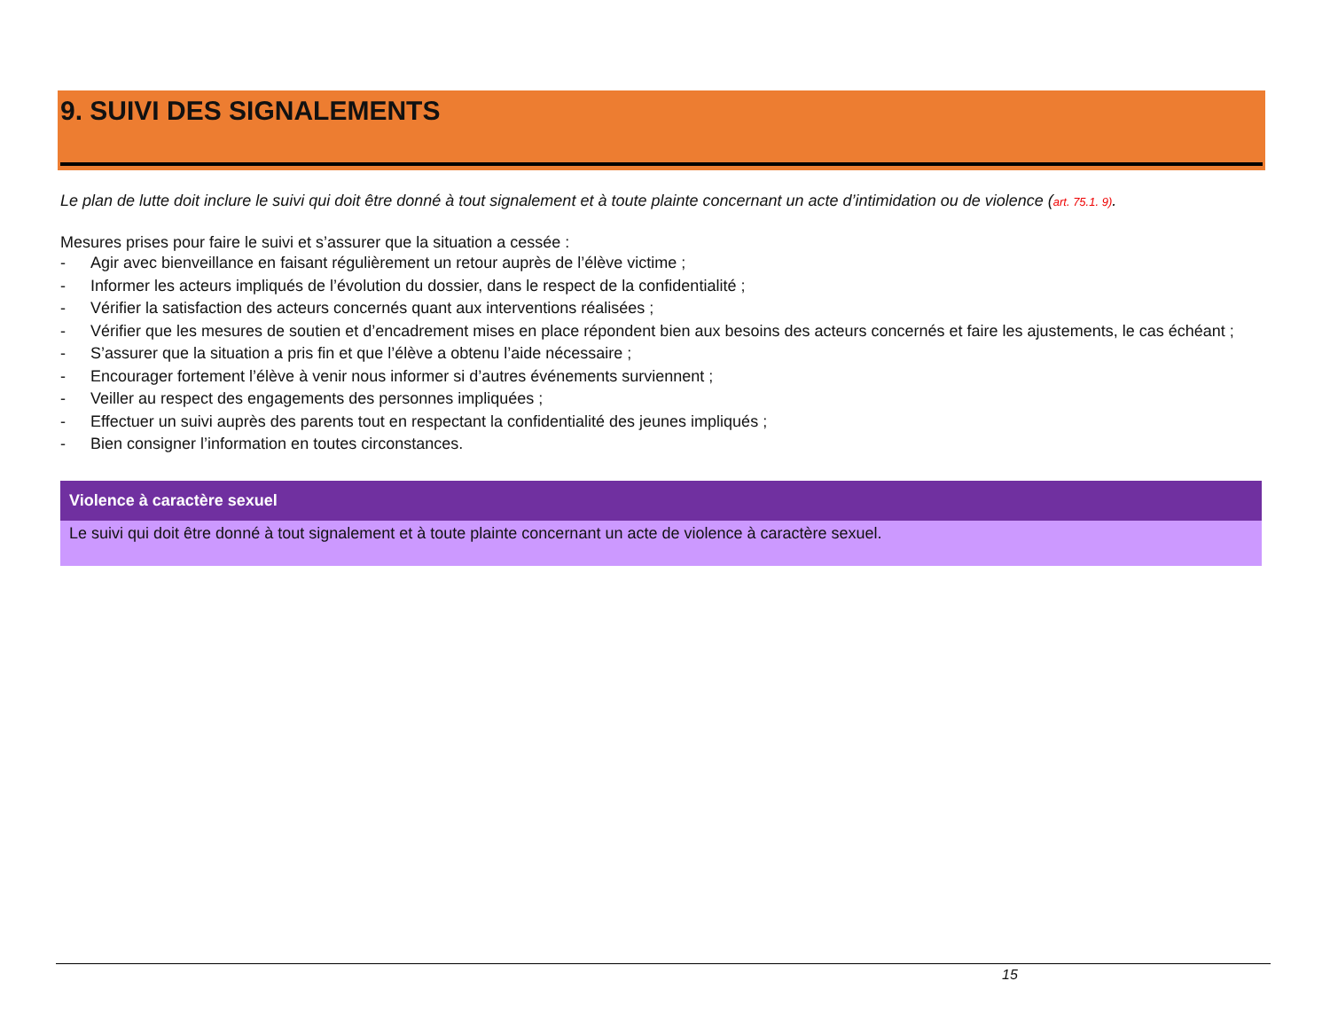9. SUIVI DES SIGNALEMENTS
Le plan de lutte doit inclure le suivi qui doit être donné à tout signalement et à toute plainte concernant un acte d’intimidation ou de violence (art. 75.1. 9).
Mesures prises pour faire le suivi et s’assurer que la situation a cessée :
- Agir avec bienveillance en faisant régulièrement un retour auprès de l’élève victime ;
- Informer les acteurs impliqués de l’évolution du dossier, dans le respect de la confidentialité ;
- Vérifier la satisfaction des acteurs concernés quant aux interventions réalisées ;
- Vérifier que les mesures de soutien et d’encadrement mises en place répondent bien aux besoins des acteurs concernés et faire les ajustements, le cas échéant ;
- S’assurer que la situation a pris fin et que l’élève a obtenu l’aide nécessaire ;
- Encourager fortement l’élève à venir nous informer si d’autres événements surviennent ;
- Veiller au respect des engagements des personnes impliquées ;
- Effectuer un suivi auprès des parents tout en respectant la confidentialité des jeunes impliqués ;
- Bien consigner l’information en toutes circonstances.
Violence à caractère sexuel
Le suivi qui doit être donné à tout signalement et à toute plainte concernant un acte de violence à caractère sexuel.
15